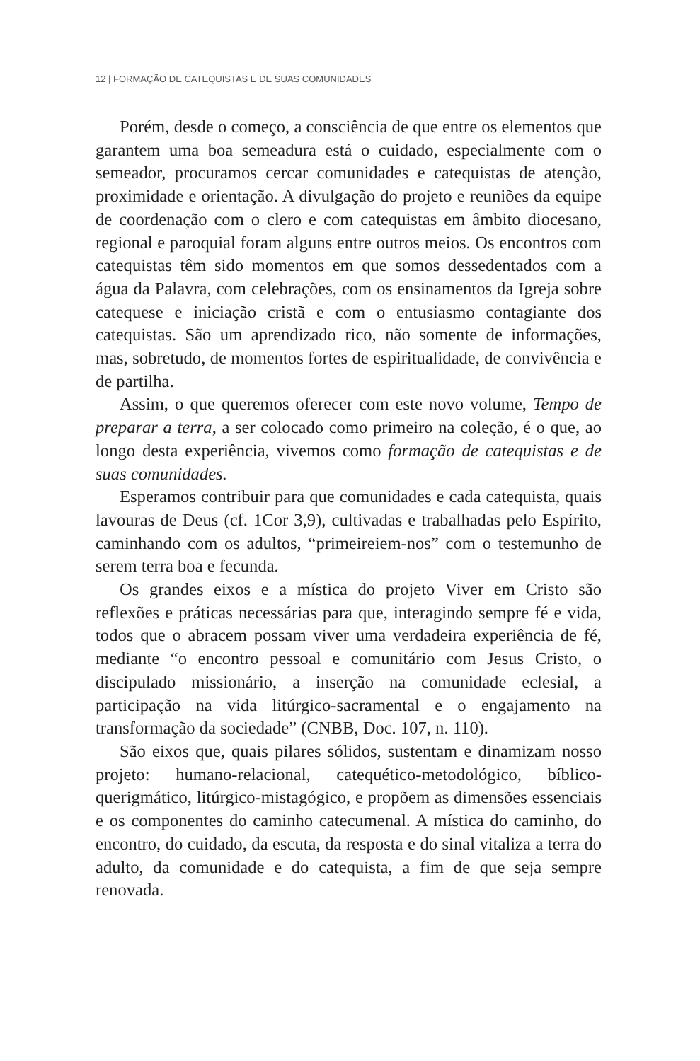12 | FORMAÇÃO DE CATEQUISTAS E DE SUAS COMUNIDADES
Porém, desde o começo, a consciência de que entre os elementos que garantem uma boa semeadura está o cuidado, especialmente com o semeador, procuramos cercar comunidades e catequistas de atenção, proximidade e orientação. A divulgação do projeto e reuniões da equipe de coordenação com o clero e com catequistas em âmbito diocesano, regional e paroquial foram alguns entre outros meios. Os encontros com catequistas têm sido momentos em que somos dessedentados com a água da Palavra, com celebrações, com os ensinamentos da Igreja sobre catequese e iniciação cristã e com o entusiasmo contagiante dos catequistas. São um aprendizado rico, não somente de informações, mas, sobretudo, de momentos fortes de espiritualidade, de convivência e de partilha.
Assim, o que queremos oferecer com este novo volume, Tempo de preparar a terra, a ser colocado como primeiro na coleção, é o que, ao longo desta experiência, vivemos como formação de catequistas e de suas comunidades.
Esperamos contribuir para que comunidades e cada catequista, quais lavouras de Deus (cf. 1Cor 3,9), cultivadas e trabalhadas pelo Espírito, caminhando com os adultos, “primeireiem-nos” com o testemunho de serem terra boa e fecunda.
Os grandes eixos e a mística do projeto Viver em Cristo são reflexões e práticas necessárias para que, interagindo sempre fé e vida, todos que o abracem possam viver uma verdadeira experiência de fé, mediante “o encontro pessoal e comunitário com Jesus Cristo, o discipulado missionário, a inserção na comunidade eclesial, a participação na vida litúrgico-sacramental e o engajamento na transformação da sociedade” (CNBB, Doc. 107, n. 110).
São eixos que, quais pilares sólidos, sustentam e dinamizam nosso projeto: humano-relacional, catequético-metodológico, bíblico-querigmático, litúrgico-mistagógico, e propõem as dimensões essenciais e os componentes do caminho catecumenal. A mística do caminho, do encontro, do cuidado, da escuta, da resposta e do sinal vitaliza a terra do adulto, da comunidade e do catequista, a fim de que seja sempre renovada.